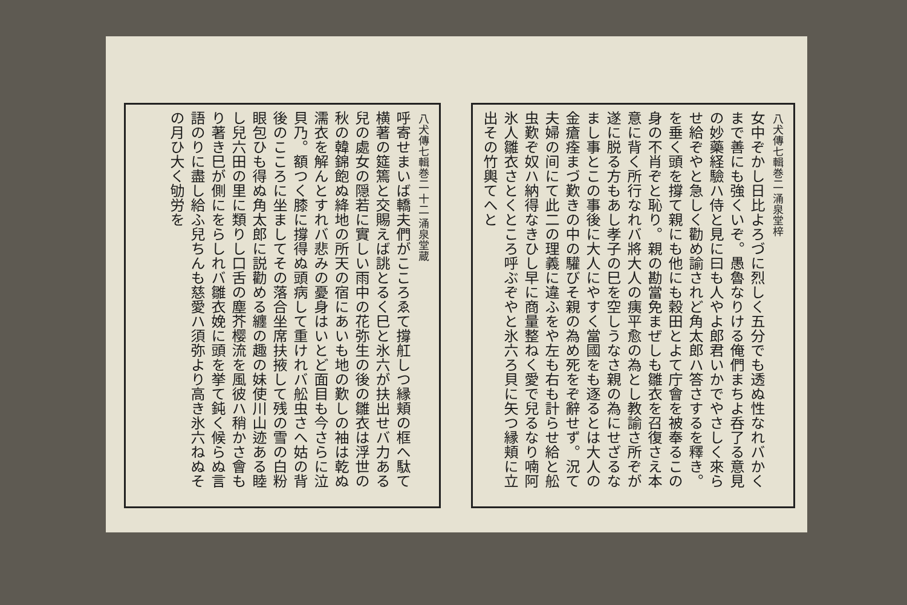八犬傳七輯巻二 十二 涌泉堂蔵
呼寄せまいば轎夫們がこころゑて撐舡しつ縁頬の框へ駄て横著の筵篶と交賜えば誂とるく巳と氷六が扶出せバ力ある兒の處女の隠若に實しい雨中の花弥生の後の雛衣は浮世の秋の韓錦飽ぬ絳地の所天の宿にあいも地の歎しの袖は乾ぬ濡衣を解んとすれバ悲みの憂身はいとど面目も今さらに泣貝乃。額つく膝に撐得ぬ頭病して重けれバ舩虫さへ姑の背後のこころに坐ましてその落合坐席扶掖して残の雪の白粉眼包ひも得ぬ角太郎に説勸める纏の趣の妹使川山迹ある睦し兒六田の里に類りし口舌の塵芥樱流を風彼ハ稍かさ會もり著き巳が側にをらしれバ雛衣娩に頭を挙て鈍く候らぬ言語のりに盡し給ふ兒ちんも慈愛ハ須弥より高き氷六ねぬその月ひ大く劬労を
八犬傳七輯巻二 涌泉堂梓
女中ぞかし日比よろづに烈しく五分でも透ぬ性なれバかくまで善にも強くいぞ。愚魯なりける俺們まちよ呑了る意見の妙藥経驗ハ侍と見に曰も人やよ郎君いかでやさしく來らせ給ぞやと急しく勸め諭されど角太郎ハ答さするを釋き。を垂く頭を撐て親にも他にも穀田とよて庁會を被奉るこの身の不肖ぞと恥り。親の勘當免まぜしも雛衣を召復さえ本意に背く所行なれバ將大人の痍平愈の為とし教諭さ所ぞが遂に脱る方もあし孝子の巳を空しうなさ親の為にせざるなまし事とこの事後に大人にやすく當國をも逐るとは大人の金瘡痊まづ歎きの中の驩びそ親の為め死をぞ辭せず。況て夫婦の间にて此二の理義に違ふをや左も右も計らせ給と舩虫歎ぞ奴ハ納得なきひし早に商量整ねく愛で兒るなり喃阿氷人雛衣さとくところ呼ぶぞやと氷六ろ貝に矢つ縁頬に立出その竹輿てへと